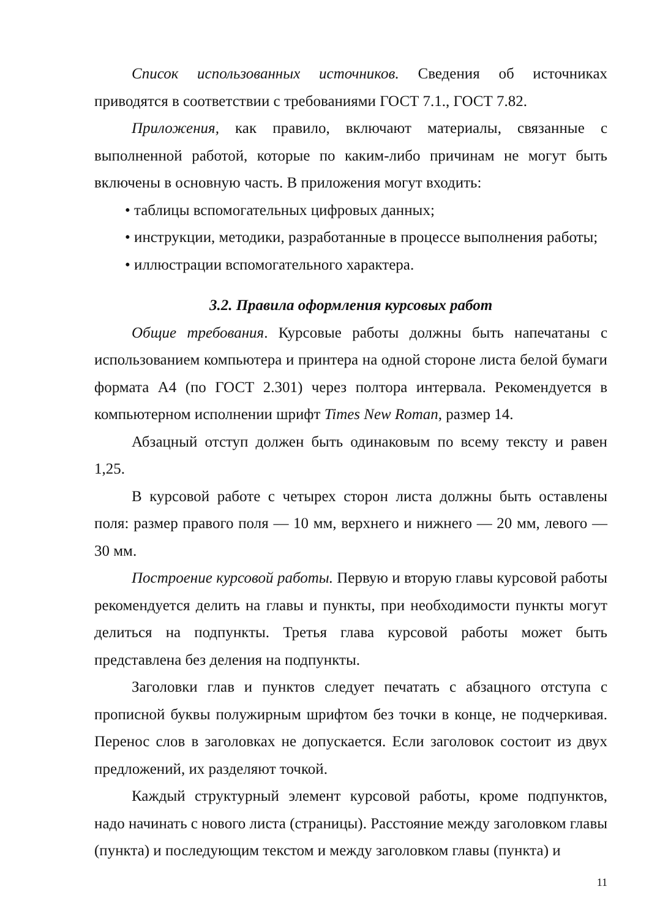Список использованных источников. Сведения об источниках приводятся в соответствии с требованиями ГОСТ 7.1., ГОСТ 7.82.
Приложения, как правило, включают материалы, связанные с выполненной работой, которые по каким-либо причинам не могут быть включены в основную часть. В приложения могут входить:
• таблицы вспомогательных цифровых данных;
• инструкции, методики, разработанные в процессе выполнения работы;
• иллюстрации вспомогательного характера.
3.2. Правила оформления курсовых работ
Общие требования. Курсовые работы должны быть напечатаны с использованием компьютера и принтера на одной стороне листа белой бумаги формата А4 (по ГОСТ 2.301) через полтора интервала. Рекомендуется в компьютерном исполнении шрифт Times New Roman, размер 14.
Абзацный отступ должен быть одинаковым по всему тексту и равен 1,25.
В курсовой работе с четырех сторон листа должны быть оставлены поля: размер правого поля — 10 мм, верхнего и нижнего — 20 мм, левого — 30 мм.
Построение курсовой работы. Первую и вторую главы курсовой работы рекомендуется делить на главы и пункты, при необходимости пункты могут делиться на подпункты. Третья глава курсовой работы может быть представлена без деления на подпункты.
Заголовки глав и пунктов следует печатать с абзацного отступа с прописной буквы полужирным шрифтом без точки в конце, не подчеркивая. Перенос слов в заголовках не допускается. Если заголовок состоит из двух предложений, их разделяют точкой.
Каждый структурный элемент курсовой работы, кроме подпунктов, надо начинать с нового листа (страницы). Расстояние между заголовком главы (пункта) и последующим текстом и между заголовком главы (пункта) и
11